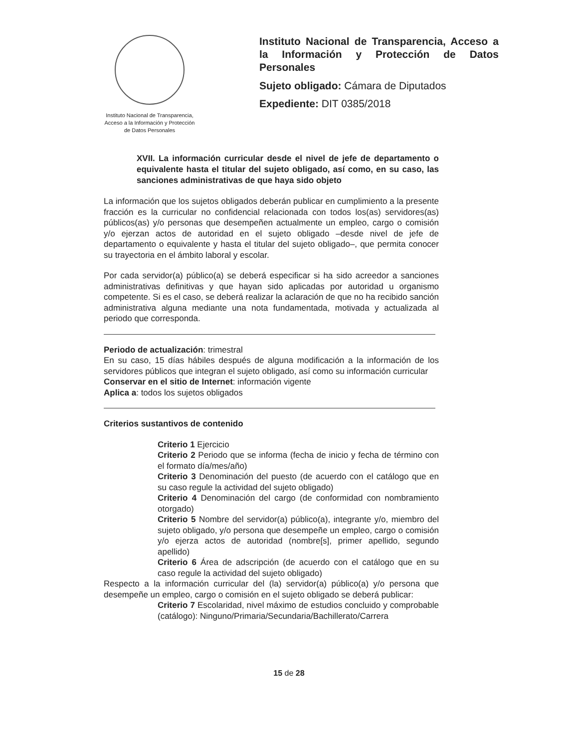Instituto Nacional de Transparencia,
Acceso a la Información y Protección
de Datos Personales
Instituto Nacional de Transparencia, Acceso a la Información y Protección de Datos Personales
Sujeto obligado: Cámara de Diputados
Expediente: DIT 0385/2018
XVII. La información curricular desde el nivel de jefe de departamento o equivalente hasta el titular del sujeto obligado, así como, en su caso, las sanciones administrativas de que haya sido objeto
La información que los sujetos obligados deberán publicar en cumplimiento a la presente fracción es la curricular no confidencial relacionada con todos los(as) servidores(as) públicos(as) y/o personas que desempeñen actualmente un empleo, cargo o comisión y/o ejerzan actos de autoridad en el sujeto obligado –desde nivel de jefe de departamento o equivalente y hasta el titular del sujeto obligado–, que permita conocer su trayectoria en el ámbito laboral y escolar.
Por cada servidor(a) público(a) se deberá especificar si ha sido acreedor a sanciones administrativas definitivas y que hayan sido aplicadas por autoridad u organismo competente. Si es el caso, se deberá realizar la aclaración de que no ha recibido sanción administrativa alguna mediante una nota fundamentada, motivada y actualizada al periodo que corresponda.
Periodo de actualización: trimestral
En su caso, 15 días hábiles después de alguna modificación a la información de los servidores públicos que integran el sujeto obligado, así como su información curricular
Conservar en el sitio de Internet: información vigente
Aplica a: todos los sujetos obligados
Criterios sustantivos de contenido
Criterio 1 Ejercicio
Criterio 2 Periodo que se informa (fecha de inicio y fecha de término con el formato día/mes/año)
Criterio 3 Denominación del puesto (de acuerdo con el catálogo que en su caso regule la actividad del sujeto obligado)
Criterio 4 Denominación del cargo (de conformidad con nombramiento otorgado)
Criterio 5 Nombre del servidor(a) público(a), integrante y/o, miembro del sujeto obligado, y/o persona que desempeñe un empleo, cargo o comisión y/o ejerza actos de autoridad (nombre[s], primer apellido, segundo apellido)
Criterio 6 Área de adscripción (de acuerdo con el catálogo que en su caso regule la actividad del sujeto obligado)
Respecto a la información curricular del (la) servidor(a) público(a) y/o persona que desempeñe un empleo, cargo o comisión en el sujeto obligado se deberá publicar:
Criterio 7 Escolaridad, nivel máximo de estudios concluido y comprobable (catálogo): Ninguno/Primaria/Secundaria/Bachillerato/Carrera
15 de 28